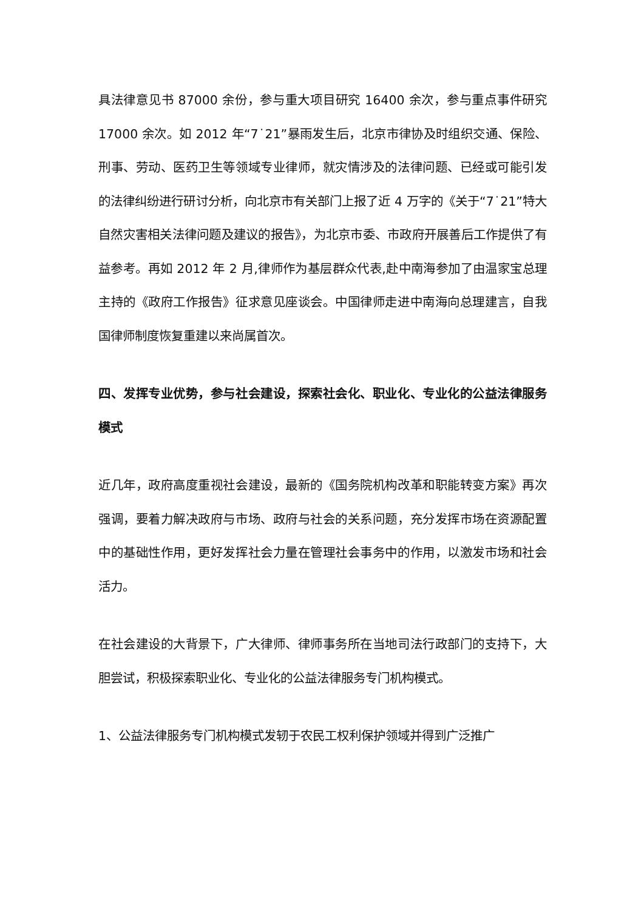具法律意见书 87000 余份，参与重大项目研究 16400 余次，参与重点事件研究 17000 余次。如 2012 年“7˙21”暴雨发生后，北京市律协及时组织交通、保险、刑事、劳动、医药卫生等领域专业律师，就灾情涉及的法律问题、已经或可能引发的法律纠纷进行研讨分析，向北京市有关部门上报了近 4 万字的《关于“7˙21”特大自然灾害相关法律问题及建议的报告》，为北京市委、市政府开展善后工作提供了有益参考。再如 2012 年 2 月,律师作为基层群众代表,赴中南海参加了由温家宝总理主持的《政府工作报告》征求意见座谈会。中国律师走进中南海向总理建言，自我国律师制度恢复重建以来尚属首次。
四、发挥专业优势，参与社会建设，探索社会化、职业化、专业化的公益法律服务模式
近几年，政府高度重视社会建设，最新的《国务院机构改革和职能转变方案》再次强调，要着力解决政府与市场、政府与社会的关系问题，充分发挥市场在资源配置中的基础性作用，更好发挥社会力量在管理社会事务中的作用，以激发市场和社会活力。
在社会建设的大背景下，广大律师、律师事务所在当地司法行政部门的支持下，大胆尝试，积极探索职业化、专业化的公益法律服务专门机构模式。
1、公益法律服务专门机构模式发轫于农民工权利保护领域并得到广泛推广